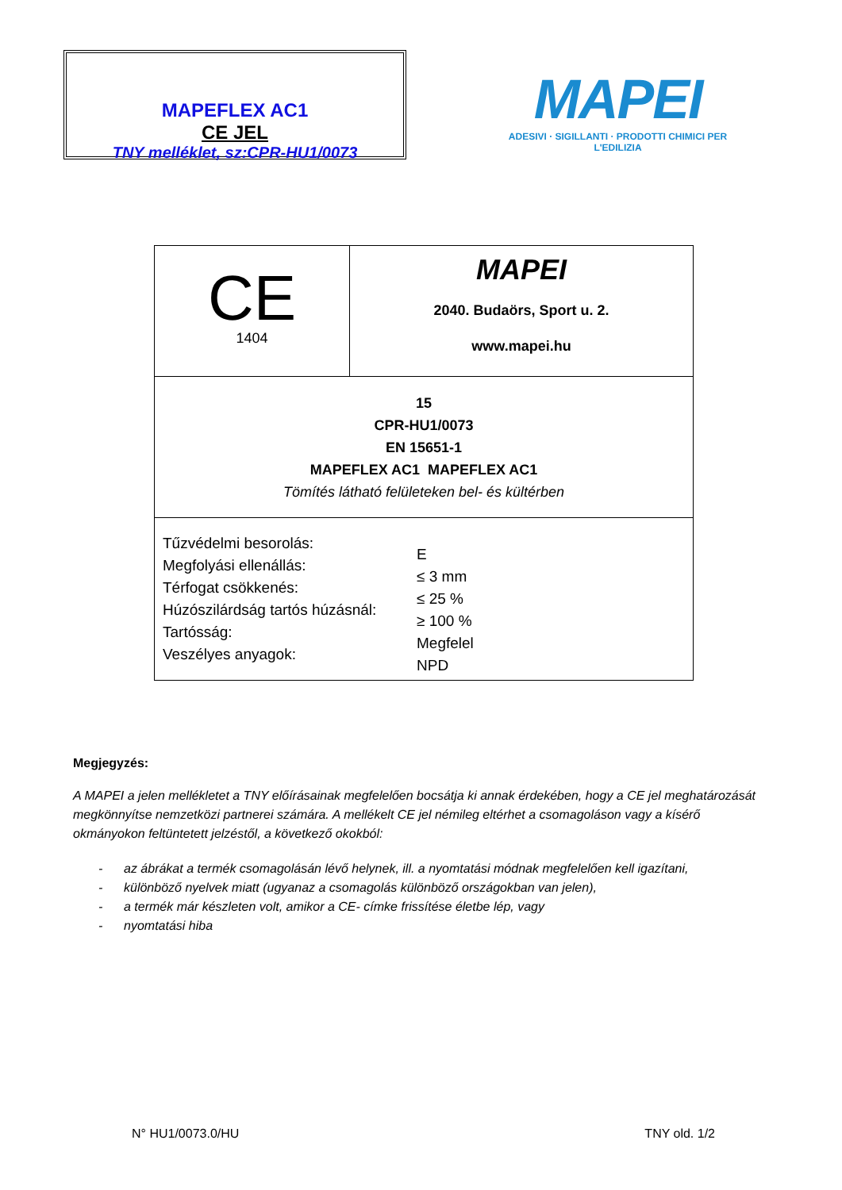MAPEFLEX AC1
CE JEL
TNY melléklet, sz:CPR-HU1/0073
MAPEI
ADESIVI · SIGILLANTI · PRODOTTI CHIMICI PER L'EDILIZIA
| CE 1404 | MAPEI 2040. Budaörs, Sport u. 2. www.mapei.hu |
| 15 CPR-HU1/0073 EN 15651-1 MAPEFLEX AC1 MAPEFLEX AC1 Tömítés látható felületeken bel- és kültérben | |
| Tűzvédelmi besorolás: Megfolyási ellenállás: Térfogat csökkenés: Húzószilárdság tartós húzásnál: Tartósság: Veszélyes anyagok: E ≤ 3 mm ≤ 25 % ≥ 100 % Megfelel NPD | |
Megjegyzés:
A MAPEI a jelen mellékletet a TNY előírásainak megfelelően bocsátja ki annak érdekében, hogy a CE jel meghatározását megkönnyítse nemzetközi partnerei számára. A mellékelt CE jel némileg eltérhet a csomagoláson vagy a kísérő okmányokon feltüntetett jelzéstől, a következő okokból:
- az ábrákat a termék csomagolásán lévő helynek, ill. a nyomtatási módnak megfelelően kell igazítani,
- különböző nyelvek miatt (ugyanaz a csomagolás különböző országokban van jelen),
- a termék már készleten volt, amikor a CE- címke frissítése életbe lép, vagy
- nyomtatási hiba
N° HU1/0073.0/HU TNY old. 1/2